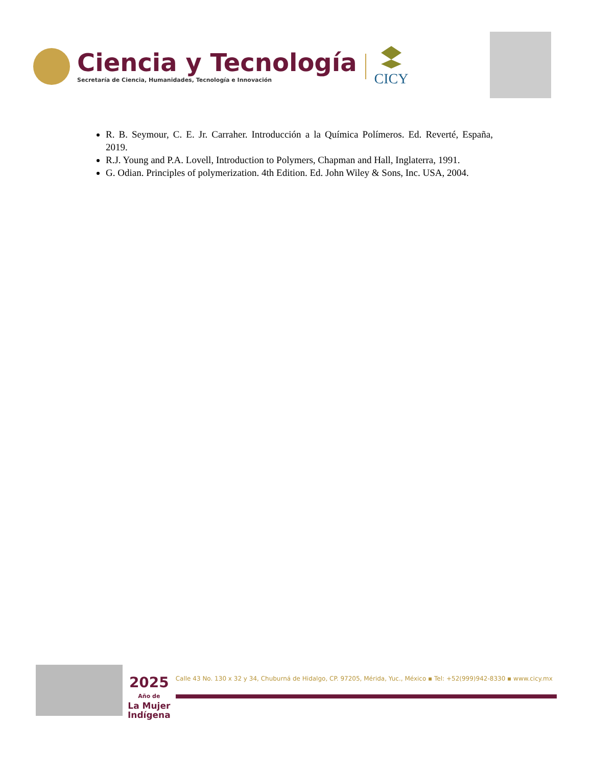Ciencia y Tecnología
Secretaría de Ciencia, Humanidades, Tecnología e Innovación
CICY
R. B. Seymour, C. E. Jr. Carraher. Introducción a la Química Polímeros. Ed. Reverté, España, 2019.
R.J. Young and P.A. Lovell, Introduction to Polymers, Chapman and Hall, Inglaterra, 1991.
G. Odian. Principles of polymerization. 4th Edition. Ed. John Wiley & Sons, Inc. USA, 2004.
2025
Año de
La Mujer
Indígena
Calle 43 No. 130 x 32 y 34, Chuburná de Hidalgo, CP. 97205, Mérida, Yuc., México ▪ Tel: +52(999)942-8330 ▪ www.cicy.mx